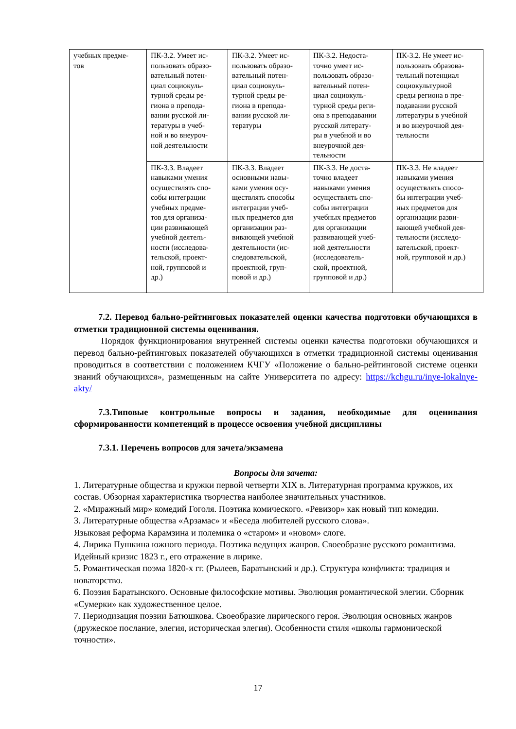| учебных предме- тов | ПК-3.2. Умеет ис- пользовать образо- вательный потен- циал социокуль- турной среды ре- гиона в препода- вании русской ли- тературы в учеб- ной и во внеуроч- ной деятельности | ПК-3.2. Умеет ис- пользовать образо- вательный потен- циал социокуль- турной среды ре- гиона в препода- вании русской ли- тературы | ПК-3.2. Недоста- точно умеет ис- пользовать образо- вательный потен- циал социокуль- турной среды реги- она в преподавании русской литерату- ры в учебной и во внеурочной дея- тельности | ПК-3.2. Не умеет ис- пользовать образова- тельный потенциал социокультурной среды региона в пре- подавании русской литературы в учебной и во внеурочной дея- тельности |
| | ПК-3.3. Владеет навыками умения осуществлять спо- собы интеграции учебных предме- тов для организа- ции развивающей учебной деятель- ности (исследова- тельской, проект- ной, групповой и др.) | ПК-3.3. Владеет основными навы- ками умения осу- ществлять способы интеграции учеб- ных предметов для организации раз- вивающей учебной деятельности (ис- следовательской, проектной, груп- повой и др.) | ПК-3.3. Не доста- точно владеет навыками умения осуществлять спо- собы интеграции учебных предметов для организации развивающей учеб- ной деятельности (исследователь- ской, проектной, групповой и др.) | ПК-3.3. Не владеет навыками умения осуществлять спосо- бы интеграции учеб- ных предметов для организации разви- вающей учебной дея- тельности (исследо- вательской, проект- ной, групповой и др.) |
7.2. Перевод бально-рейтинговых показателей оценки качества подготовки обучающихся в отметки традиционной системы оценивания.
Порядок функционирования внутренней системы оценки качества подготовки обучающихся и перевод бально-рейтинговых показателей обучающихся в отметки традиционной системы оценивания проводиться в соответствии с положением КЧГУ «Положение о бально-рейтинговой системе оценки знаний обучающихся», размещенным на сайте Университета по адресу: https://kchgu.ru/inye-lokalnye-akty/
7.3.Типовые контрольные вопросы и задания, необходимые для оценивания сформированности компетенций в процессе освоения учебной дисциплины
7.3.1. Перечень вопросов для зачета/экзамена
Вопросы для зачета:
1. Литературные общества и кружки первой четверти XIX в. Литературная программа кружков, их состав. Обзорная характеристика творчества наиболее значительных участников.
2. «Миражный мир» комедий Гоголя. Поэтика комического. «Ревизор» как новый тип комедии.
3. Литературные общества «Арзамас» и «Беседа любителей русского слова».
Языковая реформа Карамзина и полемика о «старом» и «новом» слоге.
4. Лирика Пушкина южного периода. Поэтика ведущих жанров. Своеобразие русского романтизма. Идейный кризис 1823 г., его отражение в лирике.
5. Романтическая поэма 1820-х гг. (Рылеев, Баратынский и др.). Структура конфликта: традиция и новаторство.
6. Поэзия Баратынского. Основные философские мотивы. Эволюция романтической элегии. Сборник «Сумерки» как художественное целое.
7. Периодизация поэзии Батюшкова. Своеобразие лирического героя. Эволюция основных жанров (дружеское послание, элегия, историческая элегия). Особенности стиля «школы гармонической точности».
17